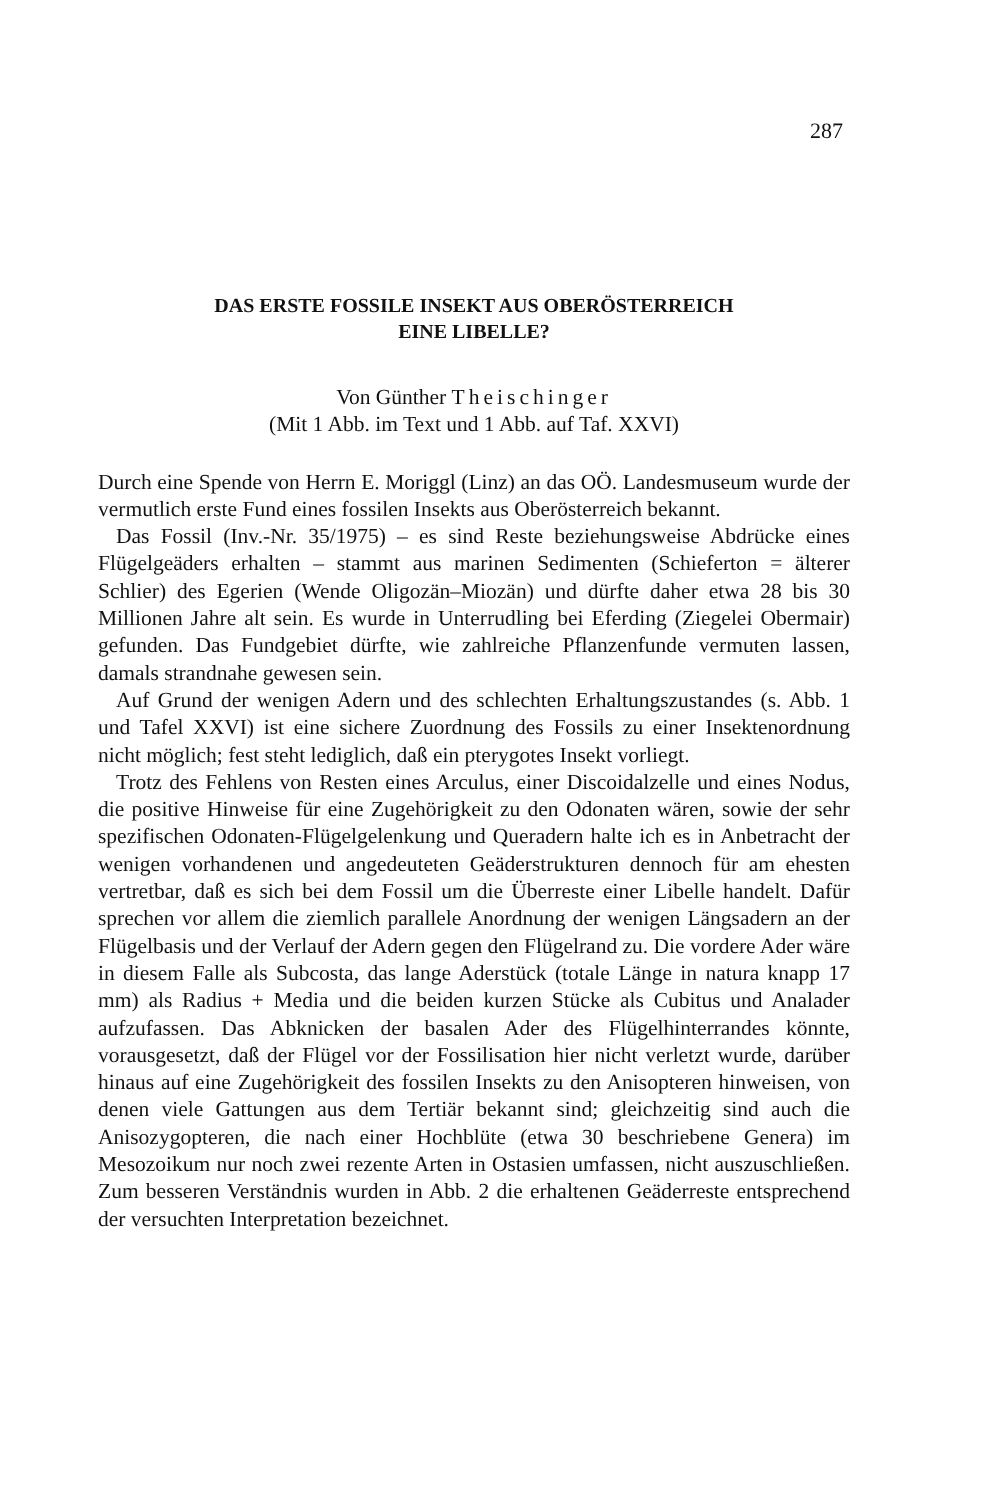287
DAS ERSTE FOSSILE INSEKT AUS OBERÖSTERREICH
EINE LIBELLE?
Von Günther Theischinger
(Mit 1 Abb. im Text und 1 Abb. auf Taf. XXVI)
Durch eine Spende von Herrn E. Moriggl (Linz) an das OÖ. Landesmuseum wurde der vermutlich erste Fund eines fossilen Insekts aus Oberösterreich bekannt.
Das Fossil (Inv.-Nr. 35/1975) – es sind Reste beziehungsweise Abdrücke eines Flügelgeäders erhalten – stammt aus marinen Sedimenten (Schieferton = älterer Schlier) des Egerien (Wende Oligozän–Miozän) und dürfte daher etwa 28 bis 30 Millionen Jahre alt sein. Es wurde in Unterrudling bei Eferding (Ziegelei Obermair) gefunden. Das Fundgebiet dürfte, wie zahlreiche Pflanzenfunde vermuten lassen, damals strandnahe gewesen sein.
Auf Grund der wenigen Adern und des schlechten Erhaltungszustandes (s. Abb. 1 und Tafel XXVI) ist eine sichere Zuordnung des Fossils zu einer Insektenordnung nicht möglich; fest steht lediglich, daß ein pterygotes Insekt vorliegt.
Trotz des Fehlens von Resten eines Arculus, einer Discoidalzelle und eines Nodus, die positive Hinweise für eine Zugehörigkeit zu den Odonaten wären, sowie der sehr spezifischen Odonaten-Flügelgelenkung und Queradern halte ich es in Anbetracht der wenigen vorhandenen und angedeuteten Geäderstrukturen dennoch für am ehesten vertretbar, daß es sich bei dem Fossil um die Überreste einer Libelle handelt. Dafür sprechen vor allem die ziemlich parallele Anordnung der wenigen Längsadern an der Flügelbasis und der Verlauf der Adern gegen den Flügelrand zu. Die vordere Ader wäre in diesem Falle als Subcosta, das lange Aderstück (totale Länge in natura knapp 17 mm) als Radius + Media und die beiden kurzen Stücke als Cubitus und Analader aufzufassen. Das Abknicken der basalen Ader des Flügelhinterrandes könnte, vorausgesetzt, daß der Flügel vor der Fossilisation hier nicht verletzt wurde, darüber hinaus auf eine Zugehörigkeit des fossilen Insekts zu den Anisopteren hinweisen, von denen viele Gattungen aus dem Tertiär bekannt sind; gleichzeitig sind auch die Anisozygopteren, die nach einer Hochblüte (etwa 30 beschriebene Genera) im Mesozoikum nur noch zwei rezente Arten in Ostasien umfassen, nicht auszuschließen. Zum besseren Verständnis wurden in Abb. 2 die erhaltenen Geäderreste entsprechend der versuchten Interpretation bezeichnet.